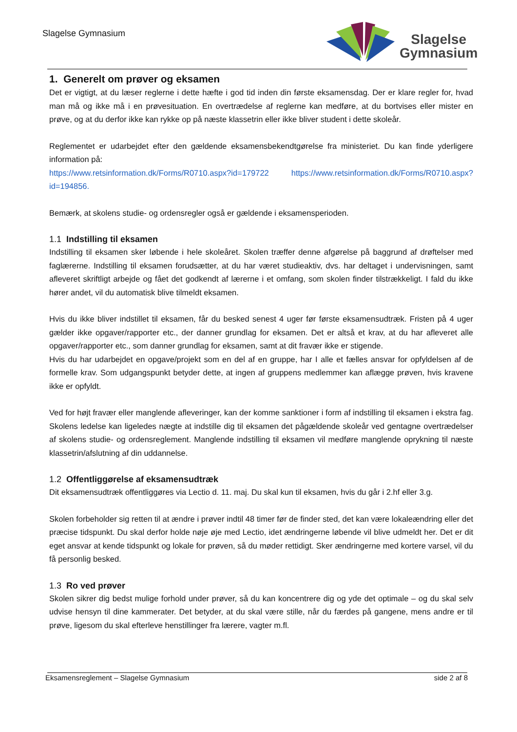Slagelse Gymnasium
Slagelse
Gymnasium
1. Generelt om prøver og eksamen
Det er vigtigt, at du læser reglerne i dette hæfte i god tid inden din første eksamensdag. Der er klare regler for, hvad man må og ikke må i en prøvesituation. En overtrædelse af reglerne kan medføre, at du bortvises eller mister en prøve, og at du derfor ikke kan rykke op på næste klassetrin eller ikke bliver student i dette skoleår.
Reglementet er udarbejdet efter den gældende eksamensbekendtgørelse fra ministeriet. Du kan finde yderligere information på:
https://www.retsinformation.dk/Forms/R0710.aspx?id=179722 https://www.retsinformation.dk/Forms/R0710.aspx?id=194856.
Bemærk, at skolens studie- og ordensregler også er gældende i eksamensperioden.
1.1 Indstilling til eksamen
Indstilling til eksamen sker løbende i hele skoleåret. Skolen træffer denne afgørelse på baggrund af drøftelser med faglærerne. Indstilling til eksamen forudsætter, at du har været studieaktiv, dvs. har deltaget i undervisningen, samt afleveret skriftligt arbejde og fået det godkendt af lærerne i et omfang, som skolen finder tilstrækkeligt. I fald du ikke hører andet, vil du automatisk blive tilmeldt eksamen.
Hvis du ikke bliver indstillet til eksamen, får du besked senest 4 uger før første eksamensudtræk. Fristen på 4 uger gælder ikke opgaver/rapporter etc., der danner grundlag for eksamen. Det er altså et krav, at du har afleveret alle opgaver/rapporter etc., som danner grundlag for eksamen, samt at dit fravær ikke er stigende.
Hvis du har udarbejdet en opgave/projekt som en del af en gruppe, har I alle et fælles ansvar for opfyldelsen af de formelle krav. Som udgangspunkt betyder dette, at ingen af gruppens medlemmer kan aflægge prøven, hvis kravene ikke er opfyldt.
Ved for højt fravær eller manglende afleveringer, kan der komme sanktioner i form af indstilling til eksamen i ekstra fag. Skolens ledelse kan ligeledes nægte at indstille dig til eksamen det pågældende skoleår ved gentagne overtrædelser af skolens studie- og ordensreglement. Manglende indstilling til eksamen vil medføre manglende oprykning til næste klassetrin/afslutning af din uddannelse.
1.2 Offentliggørelse af eksamensudtræk
Dit eksamensudtræk offentliggøres via Lectio d. 11. maj. Du skal kun til eksamen, hvis du går i 2.hf eller 3.g.
Skolen forbeholder sig retten til at ændre i prøver indtil 48 timer før de finder sted, det kan være lokaleændring eller det præcise tidspunkt. Du skal derfor holde nøje øje med Lectio, idet ændringerne løbende vil blive udmeldt her. Det er dit eget ansvar at kende tidspunkt og lokale for prøven, så du møder rettidigt. Sker ændringerne med kortere varsel, vil du få personlig besked.
1.3 Ro ved prøver
Skolen sikrer dig bedst mulige forhold under prøver, så du kan koncentrere dig og yde det optimale – og du skal selv udvise hensyn til dine kammerater. Det betyder, at du skal være stille, når du færdes på gangene, mens andre er til prøve, ligesom du skal efterleve henstillinger fra lærere, vagter m.fl.
Eksamensreglement – Slagelse Gymnasium side 2 af 8